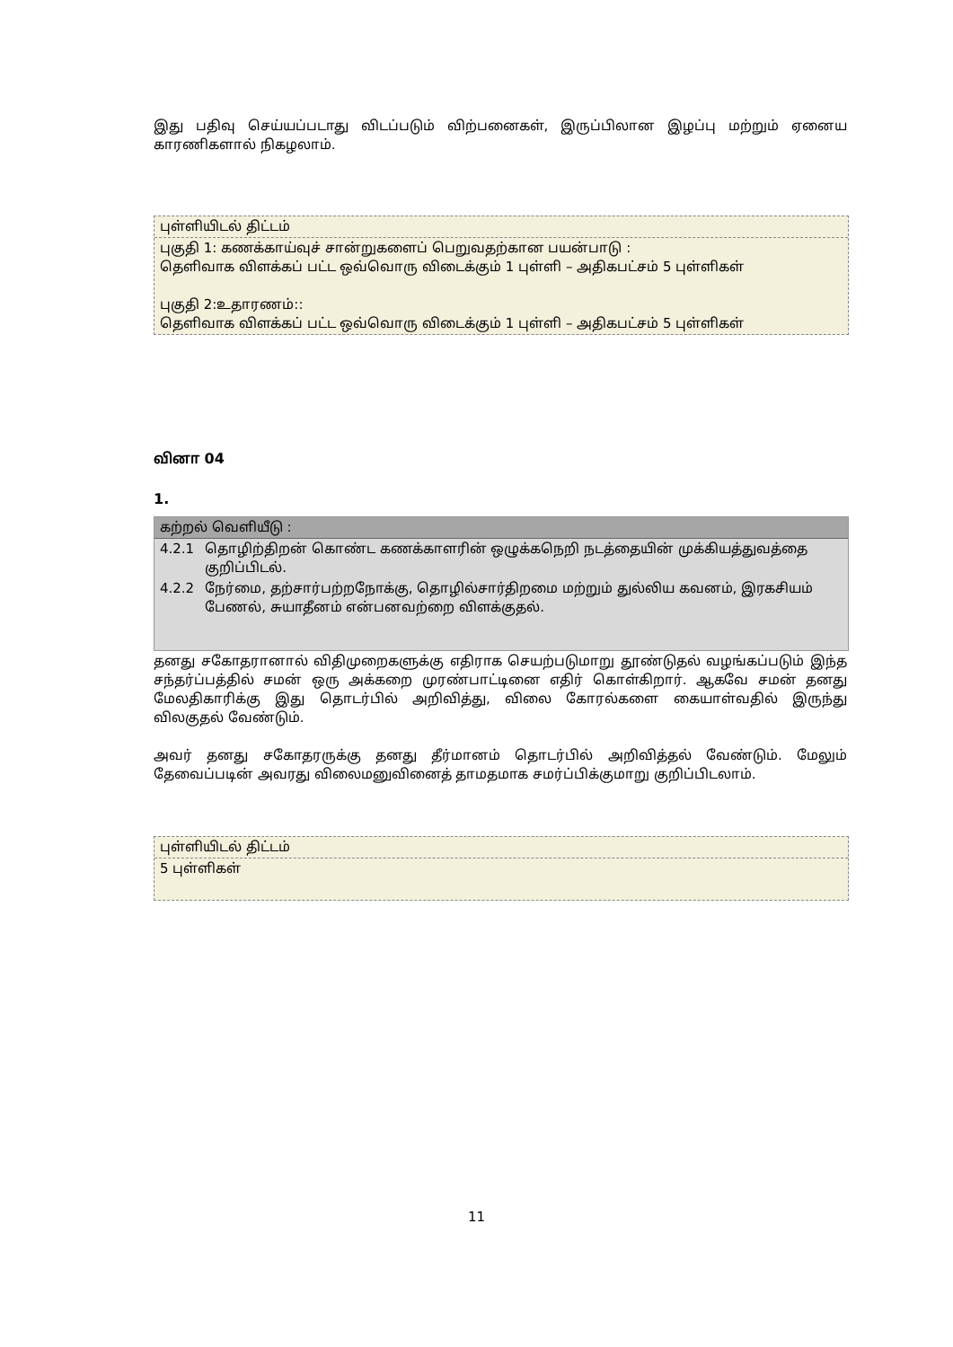இது பதிவு செய்யப்படாது விடப்படும் விற்பனைகள், இருப்பிலான இழப்பு மற்றும் ஏனைய காரணிகளால் நிகழலாம்.
புள்ளியிடல் திட்டம்
புகுதி 1: கணக்காய்வுச் சான்றுகளைப் பெறுவதற்கான பயன்பாடு :
தெளிவாக விளக்கப் பட்ட ஒவ்வொரு விடைக்கும் 1 புள்ளி – அதிகபட்சம் 5 புள்ளிகள்
புகுதி 2:உதாரணம்::
தெளிவாக விளக்கப் பட்ட ஒவ்வொரு விடைக்கும் 1 புள்ளி – அதிகபட்சம் 5 புள்ளிகள்
வினா 04
1.
கற்றல் வெளியீடு :
| 4.2.1 | தொழிற்திறன் கொண்ட கணக்காளரின் ஒழுக்கநெறி நடத்தையின் முக்கியத்துவத்தை குறிப்பிடல். |
| 4.2.2 | நேர்மை, தற்சார்பற்றநோக்கு, தொழில்சார்திறமை மற்றும் துல்லிய கவனம், இரகசியம் பேணல், சுயாதீனம் என்பனவற்றை விளக்குதல். |
தனது சகோதரானால் விதிமுறைகளுக்கு எதிராக செயற்படுமாறு தூண்டுதல் வழங்கப்படும் இந்த சந்தர்ப்பத்தில் சமன் ஒரு அக்கறை முரண்பாட்டினை எதிர் கொள்கிறார். ஆகவே சமன் தனது மேலதிகாரிக்கு இது தொடர்பில் அறிவித்து, விலை கோரல்களை கையாள்வதில் இருந்து விலகுதல் வேண்டும்.
அவர் தனது சகோதரருக்கு தனது தீர்மானம் தொடர்பில் அறிவித்தல் வேண்டும். மேலும் தேவைப்படின் அவரது விலைமனுவினைத் தாமதமாக சமர்ப்பிக்குமாறு குறிப்பிடலாம்.
புள்ளியிடல் திட்டம்
5 புள்ளிகள்
11